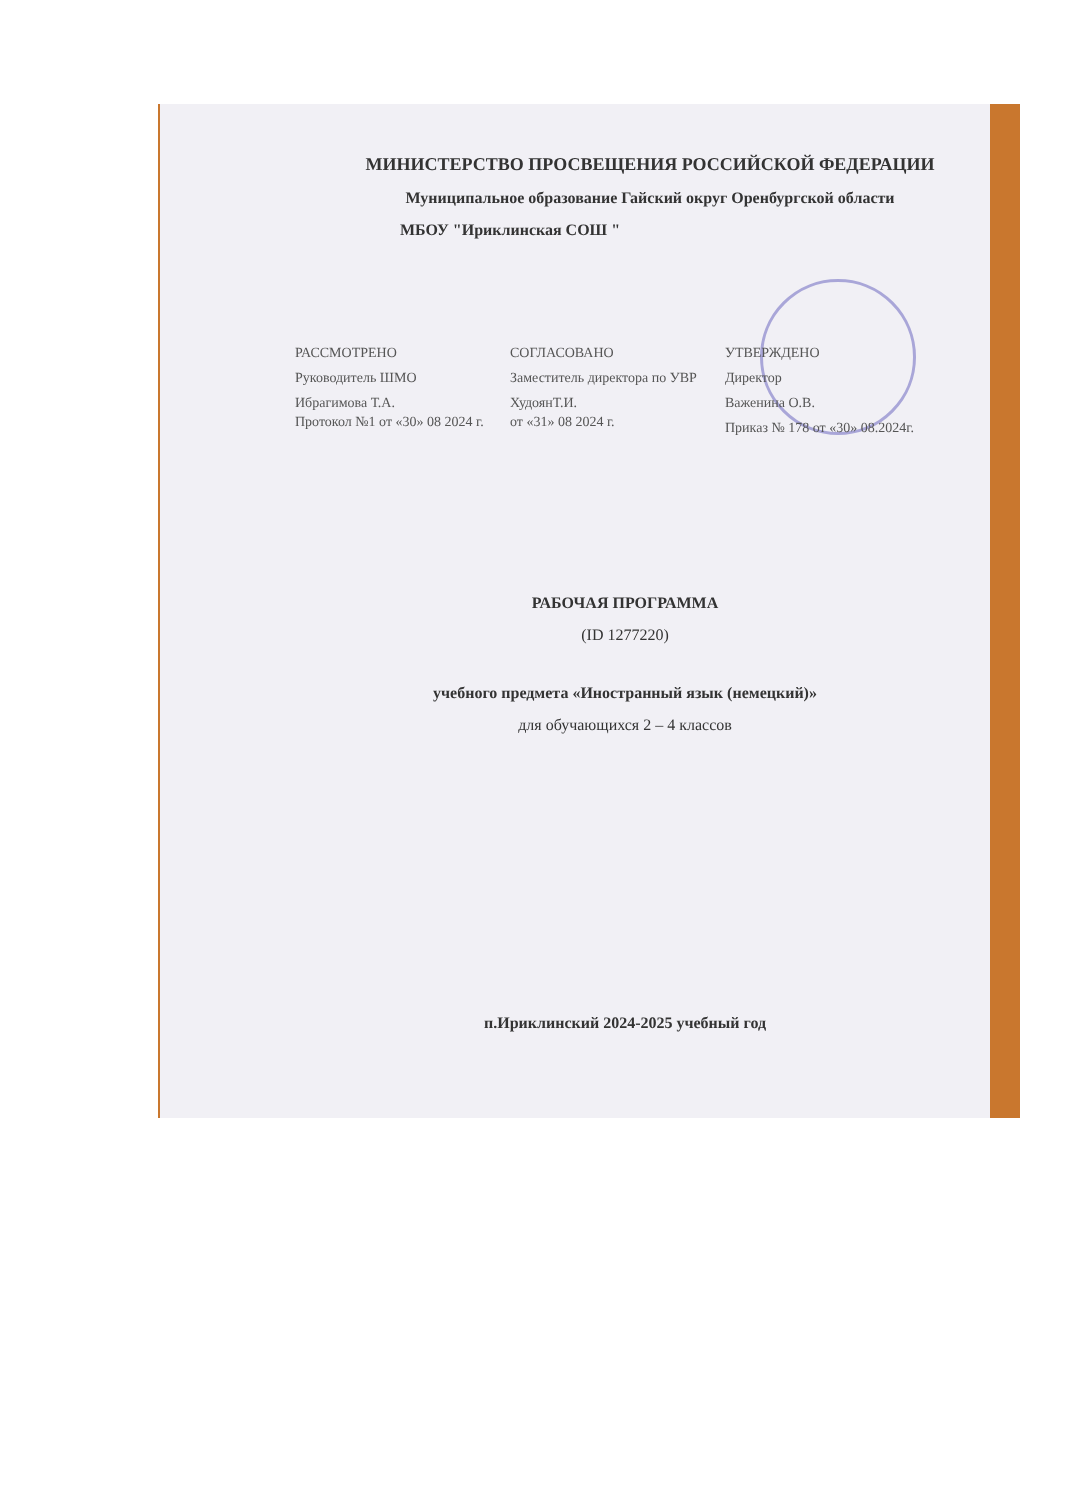МИНИСТЕРСТВО ПРОСВЕЩЕНИЯ РОССИЙСКОЙ ФЕДЕРАЦИИ
Муниципальное образование Гайский округ Оренбургской области
МБОУ "Ириклинская СОШ "
РАССМОТРЕНО
Руководитель ШМО
Ибрагимова Т.А.
Протокол №1 от «30» 08 2024 г.
СОГЛАСОВАНО
Заместитель директора по УВР
ХудоянТ.И.
от «31» 08 2024 г.
УТВЕРЖДЕНО
Директор
Важенина О.В.
Приказ № 178 от «30» 08.2024г.
РАБОЧАЯ ПРОГРАММА
(ID 1277220)
учебного предмета «Иностранный язык (немецкий)»
для обучающихся 2 – 4 классов
п.Ириклинский 2024-2025 учебный год